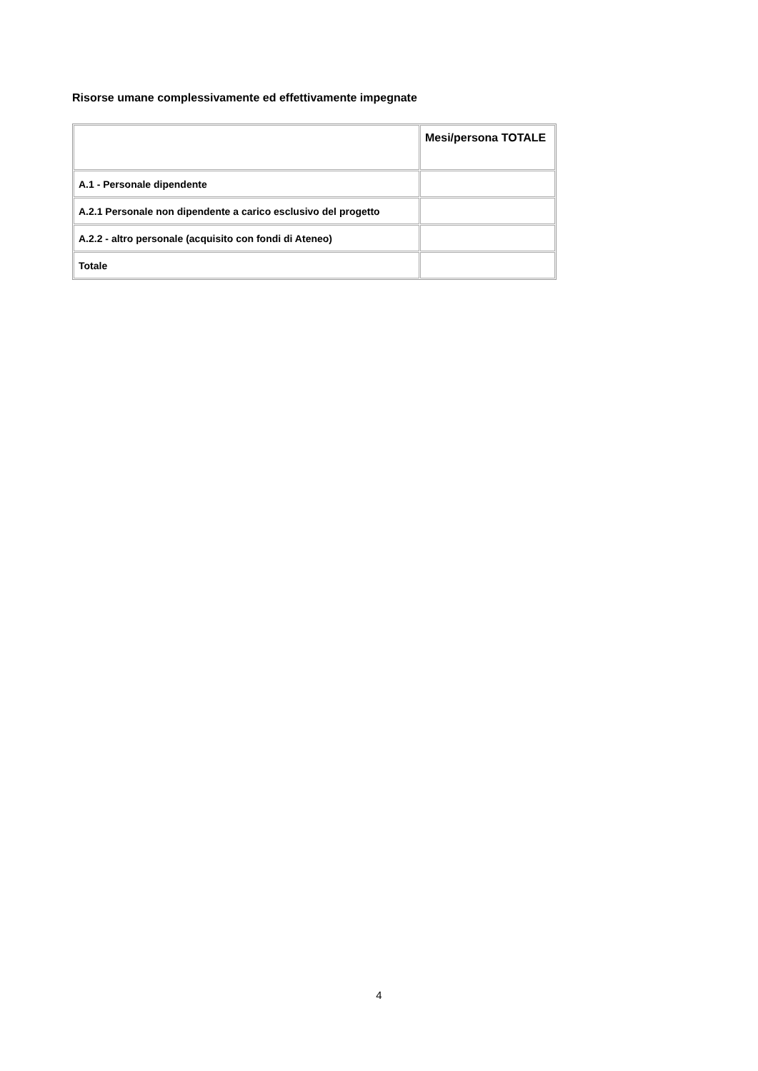Risorse umane complessivamente ed effettivamente impegnate
| | Mesi/persona TOTALE |
| --- | --- |
| A.1 - Personale dipendente | |
| A.2.1 Personale non dipendente a carico esclusivo del progetto | |
| A.2.2 - altro personale (acquisito con fondi di Ateneo) | |
| Totale | |
4